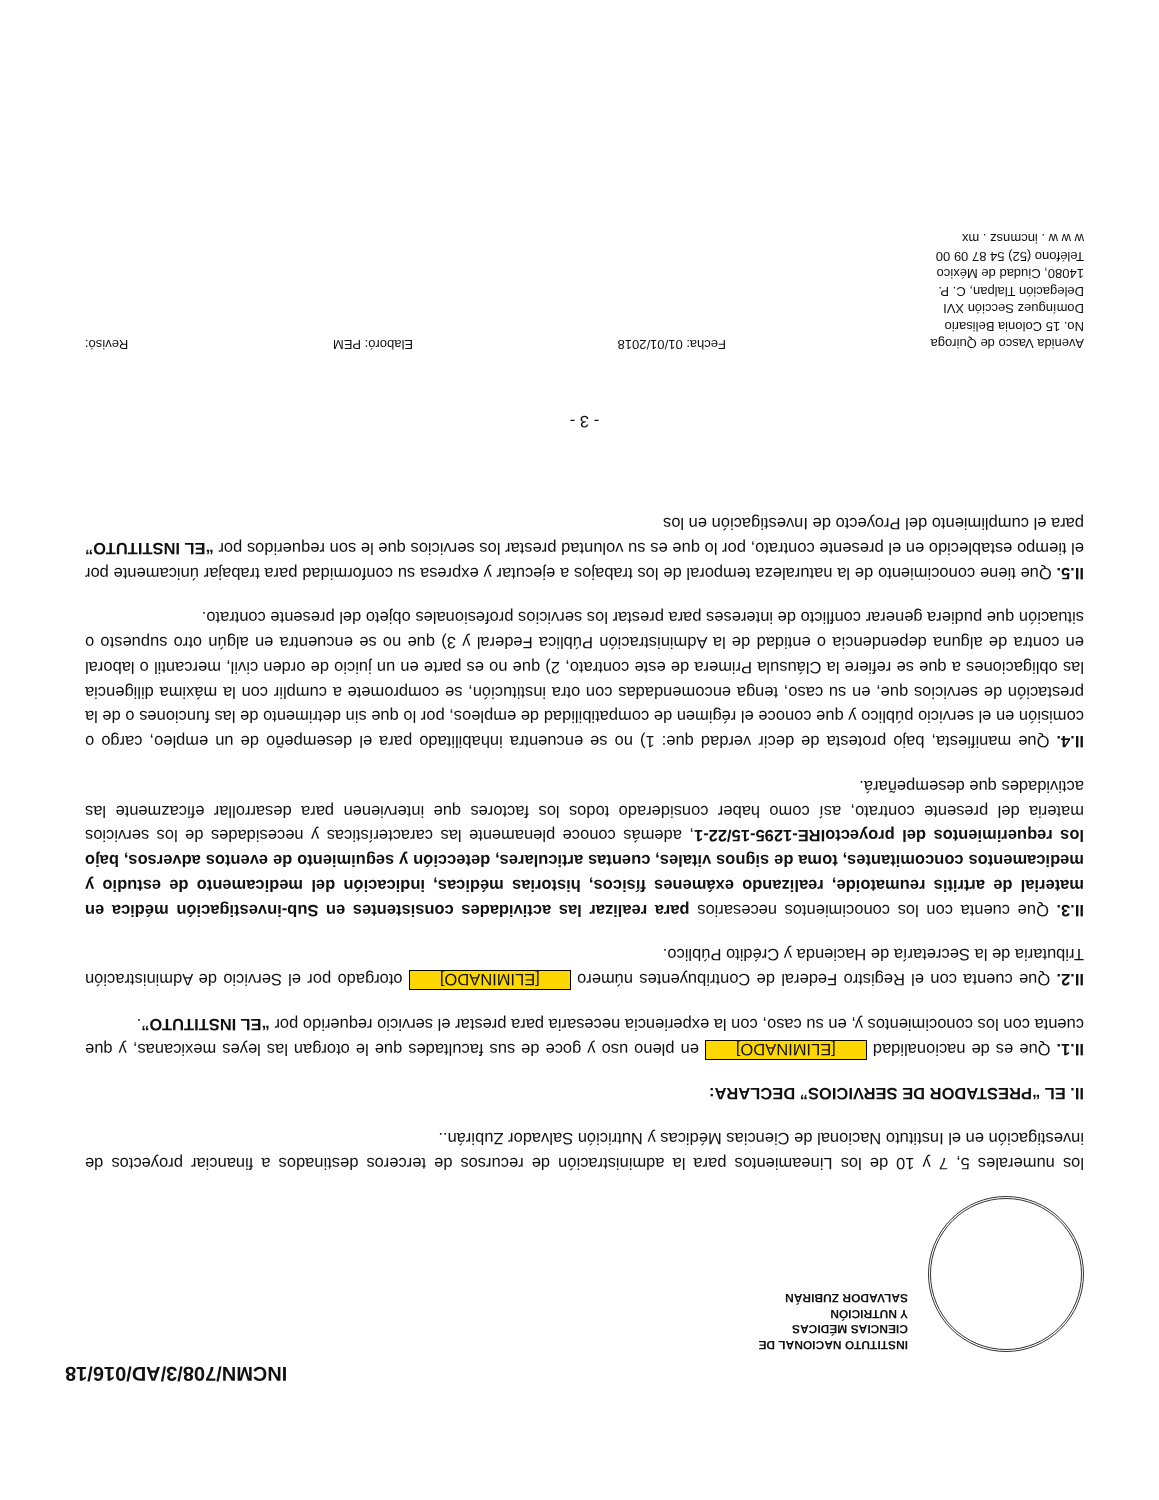INCMN/708/3/AD/016/18
INSTITUTO NACIONAL DE
CIENCIAS MÉDICAS
Y NUTRICIÓN
SALVADOR ZUBIRÁN
los numerales 5, 7 y 10 de los Lineamientos para la administración de recursos de terceros destinados a financiar proyectos de investigación en el Instituto Nacional de Ciencias Médicas y Nutrición Salvador Zubirán..
II. EL “PRESTADOR DE SERVICIOS” DECLARA:
II.1. Que es de nacionalidad [ELIMINADO] en pleno uso y goce de sus facultades que le otorgan las leyes mexicanas, y que cuenta con los conocimientos y, en su caso, con la experiencia necesaria para prestar el servicio requerido por “EL INSTITUTO”.
II.2. Que cuenta con el Registro Federal de Contribuyentes número [ELIMINADO] otorgado por el Servicio de Administración Tributaria de la Secretaría de Hacienda y Crédito Público.
II.3. Que cuenta con los conocimientos necesarios para realizar las actividades consistentes en Sub-investigación médica en material de artritis reumatoide, realizando exámenes físicos, historias médicas, indicación del medicamento de estudio y medicamentos concomitantes, toma de signos vitales, cuentas articulares, detección y seguimiento de eventos adversos, bajo los requerimientos del proyectoIRE-1295-15/22-1, además conoce plenamente las características y necesidades de los servicios materia del presente contrato, así como haber considerado todos los factores que intervienen para desarrollar eficazmente las actividades que desempeñará.
II.4. Que manifiesta, bajo protesta de decir verdad que: 1) no se encuentra inhabilitado para el desempeño de un empleo, cargo o comisión en el servicio público y que conoce el régimen de compatibilidad de empleos, por lo que sin detrimento de las funciones o de la prestación de servicios que, en su caso, tenga encomendadas con otra institución, se compromete a cumplir con la máxima diligencia las obligaciones a que se refiere la Cláusula Primera de este contrato, 2) que no es parte en un juicio de orden civil, mercantil o laboral en contra de alguna dependencia o entidad de la Administración Pública Federal y 3) que no se encuentra en algún otro supuesto o situación que pudiera generar conflicto de intereses para prestar los servicios profesionales objeto del presente contrato.
II.5. Que tiene conocimiento de la naturaleza temporal de los trabajos a ejecutar y expresa su conformidad para trabajar únicamente por el tiempo establecido en el presente contrato, por lo que es su voluntad prestar los servicios que le son requeridos por “EL INSTITUTO” para el cumplimiento del Proyecto de Investigación en los
- 3 -
Avenida Vasco de Quiroga
No. 15 Colonia Belisario
Domínguez Sección XVI
Delegación Tlalpan, C. P.
14080, Ciudad de México
Teléfono (52) 54 87 09 00
w w w . incmnsz . mx
Fecha: 01/01/2018
Elaboró: PEM
Revisó: